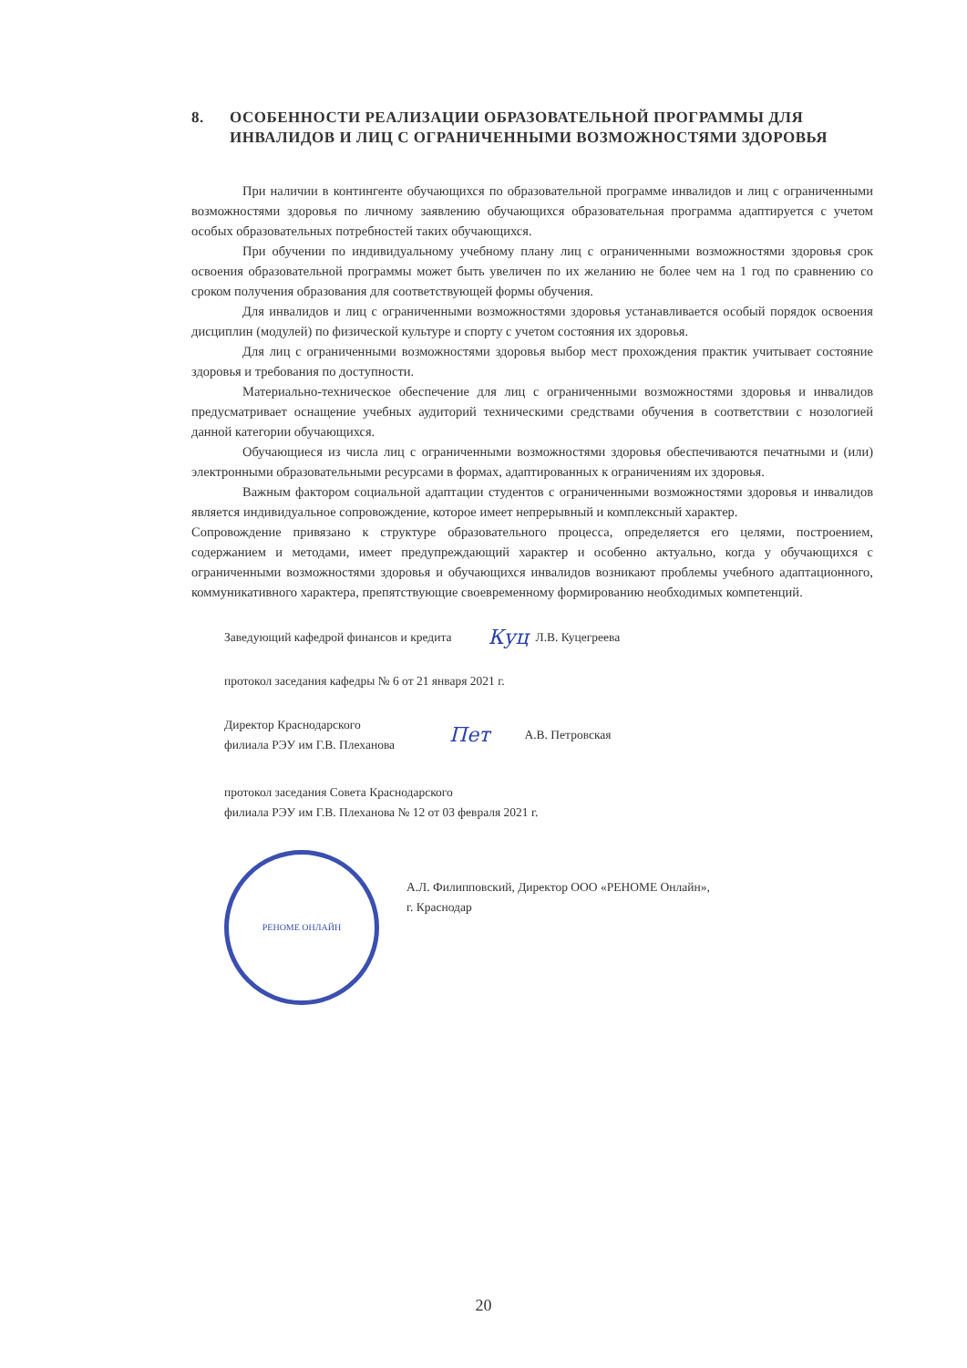8. ОСОБЕННОСТИ РЕАЛИЗАЦИИ ОБРАЗОВАТЕЛЬНОЙ ПРОГРАММЫ ДЛЯ ИНВАЛИДОВ И ЛИЦ С ОГРАНИЧЕННЫМИ ВОЗМОЖНОСТЯМИ ЗДОРОВЬЯ
При наличии в контингенте обучающихся по образовательной программе инвалидов и лиц с ограниченными возможностями здоровья по личному заявлению обучающихся образовательная программа адаптируется с учетом особых образовательных потребностей таких обучающихся.
При обучении по индивидуальному учебному плану лиц с ограниченными возможностями здоровья срок освоения образовательной программы может быть увеличен по их желанию не более чем на 1 год по сравнению со сроком получения образования для соответствующей формы обучения.
Для инвалидов и лиц с ограниченными возможностями здоровья устанавливается особый порядок освоения дисциплин (модулей) по физической культуре и спорту с учетом состояния их здоровья.
Для лиц с ограниченными возможностями здоровья выбор мест прохождения практик учитывает состояние здоровья и требования по доступности.
Материально-техническое обеспечение для лиц с ограниченными возможностями здоровья и инвалидов предусматривает оснащение учебных аудиторий техническими средствами обучения в соответствии с нозологией данной категории обучающихся.
Обучающиеся из числа лиц с ограниченными возможностями здоровья обеспечиваются печатными и (или) электронными образовательными ресурсами в формах, адаптированных к ограничениям их здоровья.
Важным фактором социальной адаптации студентов с ограниченными возможностями здоровья и инвалидов является индивидуальное сопровождение, которое имеет непрерывный и комплексный характер.
Сопровождение привязано к структуре образовательного процесса, определяется его целями, построением, содержанием и методами, имеет предупреждающий характер и особенно актуально, когда у обучающихся с ограниченными возможностями здоровья и обучающихся инвалидов возникают проблемы учебного адаптационного, коммуникативного характера, препятствующие своевременному формированию необходимых компетенций.
Заведующий кафедрой финансов и кредита Куц Л.В. Куцегреева
протокол заседания кафедры № 6 от 21 января 2021 г.
Директор Краснодарского
филиала РЭУ им Г.В. Плеханова Пет А.В. Петровская
протокол заседания Совета Краснодарского
филиала РЭУ им Г.В. Плеханова № 12 от 03 февраля 2021 г.
РЕНОМЕ ОНЛАЙН
А.Л. Филипповский, Директор ООО «РЕНОМЕ Онлайн»,
г. Краснодар
20